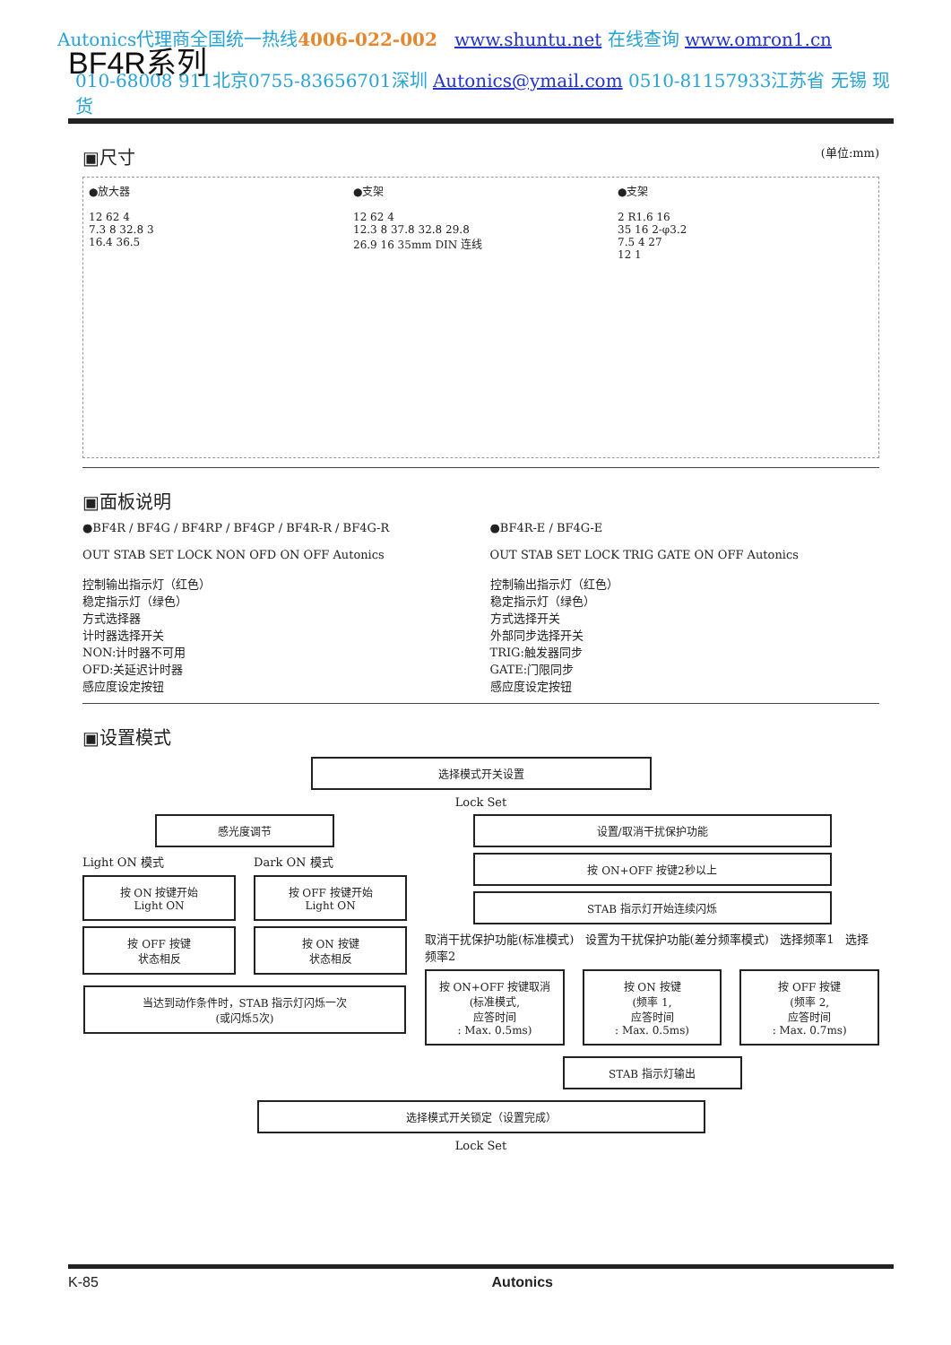Autonics代理商全国统一热线4006-022-002 www.shuntu.net 在线查询 www.omron1.cn
BF4R系列
010-68008 911北京0755-83656701深圳 Autonics@ymail.com 0510-81157933江苏省 无锡 现货
▣尺寸 (单位:mm)
●放大器
12 62 4
7.3 8 32.8 3
16.4 36.5
●支架
12 62 4
12.3 8 37.8 32.8 29.8
26.9 16 35mm DIN 连线
●支架
2 R1.6 16
35 16 2-φ3.2
7.5 4 27
12 1
▣面板说明
●BF4R / BF4G / BF4RP / BF4GP / BF4R-R / BF4G-R
OUT STAB SET LOCK NON OFD ON OFF Autonics
控制输出指示灯（红色）
稳定指示灯（绿色）
方式选择器
计时器选择开关
NON:计时器不可用
OFD:关延迟计时器
感应度设定按钮
●BF4R-E / BF4G-E
OUT STAB SET LOCK TRIG GATE ON OFF Autonics
控制输出指示灯（红色）
稳定指示灯（绿色）
方式选择开关
外部同步选择开关
TRIG:触发器同步
GATE:门限同步
感应度设定按钮
▣设置模式
选择模式开关设置
Lock Set
感光度调节
Light ON 模式
按 ON 按键开始
Light ON
按 OFF 按键
状态相反
Dark ON 模式
按 OFF 按键开始
Light ON
按 ON 按键
状态相反
当达到动作条件时，STAB 指示灯闪烁一次
(或闪烁5次)
设置/取消干扰保护功能
按 ON+OFF 按键2秒以上
STAB 指示灯开始连续闪烁
取消干扰保护功能(标准模式) 设置为干扰保护功能(差分频率模式) 选择频率1 选择频率2
按 ON+OFF 按键取消
(标准模式,
应答时间
: Max. 0.5ms)
按 ON 按键
(频率 1,
应答时间
: Max. 0.5ms)
按 OFF 按键
(频率 2,
应答时间
: Max. 0.7ms)
STAB 指示灯输出
选择模式开关锁定（设置完成）
Lock Set
K-85 Autonics